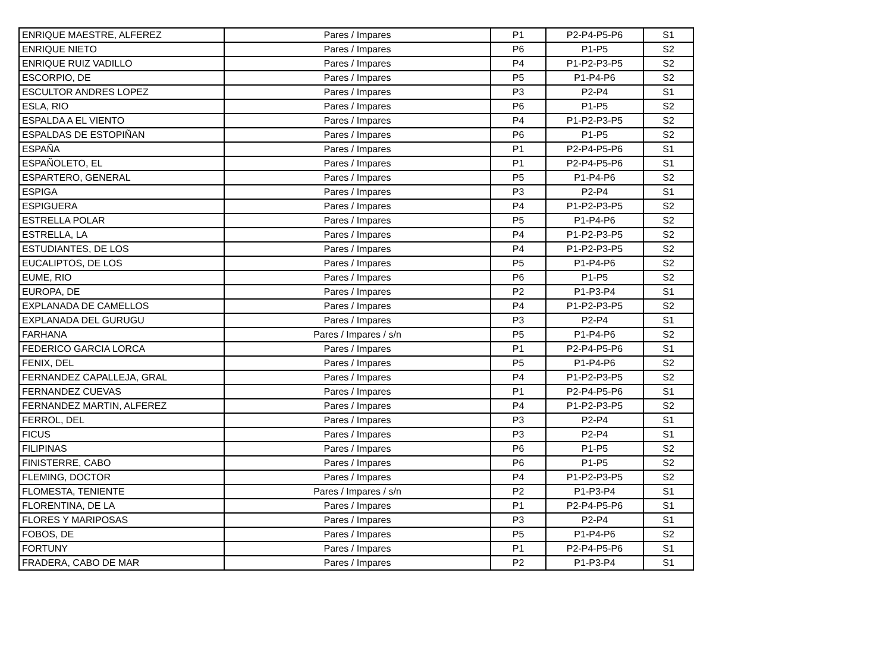| ENRIQUE MAESTRE, ALFEREZ | Pares / Impares | P1 | P2-P4-P5-P6 | S1 |
| ENRIQUE NIETO | Pares / Impares | P6 | P1-P5 | S2 |
| ENRIQUE RUIZ VADILLO | Pares / Impares | P4 | P1-P2-P3-P5 | S2 |
| ESCORPIO, DE | Pares / Impares | P5 | P1-P4-P6 | S2 |
| ESCULTOR ANDRES LOPEZ | Pares / Impares | P3 | P2-P4 | S1 |
| ESLA, RIO | Pares / Impares | P6 | P1-P5 | S2 |
| ESPALDA A EL VIENTO | Pares / Impares | P4 | P1-P2-P3-P5 | S2 |
| ESPALDAS DE ESTOPIÑAN | Pares / Impares | P6 | P1-P5 | S2 |
| ESPAÑA | Pares / Impares | P1 | P2-P4-P5-P6 | S1 |
| ESPAÑOLETO, EL | Pares / Impares | P1 | P2-P4-P5-P6 | S1 |
| ESPARTERO, GENERAL | Pares / Impares | P5 | P1-P4-P6 | S2 |
| ESPIGA | Pares / Impares | P3 | P2-P4 | S1 |
| ESPIGUERA | Pares / Impares | P4 | P1-P2-P3-P5 | S2 |
| ESTRELLA POLAR | Pares / Impares | P5 | P1-P4-P6 | S2 |
| ESTRELLA, LA | Pares / Impares | P4 | P1-P2-P3-P5 | S2 |
| ESTUDIANTES, DE LOS | Pares / Impares | P4 | P1-P2-P3-P5 | S2 |
| EUCALIPTOS, DE LOS | Pares / Impares | P5 | P1-P4-P6 | S2 |
| EUME, RIO | Pares / Impares | P6 | P1-P5 | S2 |
| EUROPA, DE | Pares / Impares | P2 | P1-P3-P4 | S1 |
| EXPLANADA DE CAMELLOS | Pares / Impares | P4 | P1-P2-P3-P5 | S2 |
| EXPLANADA DEL GURUGU | Pares / Impares | P3 | P2-P4 | S1 |
| FARHANA | Pares / Impares / s/n | P5 | P1-P4-P6 | S2 |
| FEDERICO GARCIA LORCA | Pares / Impares | P1 | P2-P4-P5-P6 | S1 |
| FENIX, DEL | Pares / Impares | P5 | P1-P4-P6 | S2 |
| FERNANDEZ CAPALLEJA, GRAL | Pares / Impares | P4 | P1-P2-P3-P5 | S2 |
| FERNANDEZ CUEVAS | Pares / Impares | P1 | P2-P4-P5-P6 | S1 |
| FERNANDEZ MARTIN, ALFEREZ | Pares / Impares | P4 | P1-P2-P3-P5 | S2 |
| FERROL, DEL | Pares / Impares | P3 | P2-P4 | S1 |
| FICUS | Pares / Impares | P3 | P2-P4 | S1 |
| FILIPINAS | Pares / Impares | P6 | P1-P5 | S2 |
| FINISTERRE, CABO | Pares / Impares | P6 | P1-P5 | S2 |
| FLEMING, DOCTOR | Pares / Impares | P4 | P1-P2-P3-P5 | S2 |
| FLOMESTA, TENIENTE | Pares / Impares / s/n | P2 | P1-P3-P4 | S1 |
| FLORENTINA, DE LA | Pares / Impares | P1 | P2-P4-P5-P6 | S1 |
| FLORES Y MARIPOSAS | Pares / Impares | P3 | P2-P4 | S1 |
| FOBOS, DE | Pares / Impares | P5 | P1-P4-P6 | S2 |
| FORTUNY | Pares / Impares | P1 | P2-P4-P5-P6 | S1 |
| FRADERA, CABO DE MAR | Pares / Impares | P2 | P1-P3-P4 | S1 |